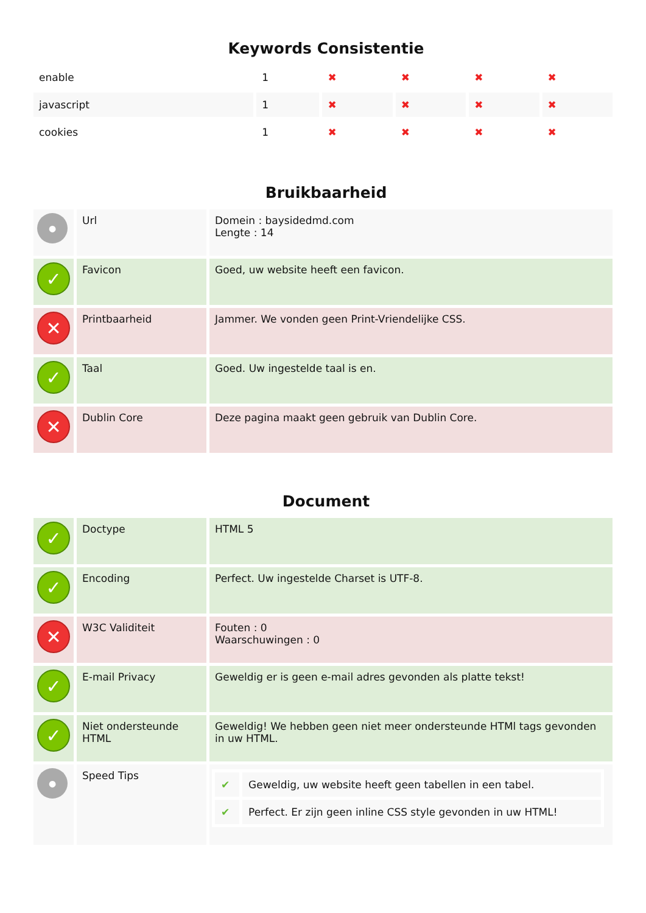Keywords Consistentie
| enable | 1 | ✖ | ✖ | ✖ | ✖ |
| javascript | 1 | ✖ | ✖ | ✖ | ✖ |
| cookies | 1 | ✖ | ✖ | ✖ | ✖ |
Bruikbaarheid
| ● | Url | Domein : baysidedmd.com Lengte : 14 |
| ✓ | Favicon | Goed, uw website heeft een favicon. |
| ✕ | Printbaarheid | Jammer. We vonden geen Print-Vriendelijke CSS. |
| ✓ | Taal | Goed. Uw ingestelde taal is en. |
| ✕ | Dublin Core | Deze pagina maakt geen gebruik van Dublin Core. |
Document
| ✓ | Doctype | HTML 5 |
| ✓ | Encoding | Perfect. Uw ingestelde Charset is UTF-8. |
| ✕ | W3C Validiteit | Fouten : 0 Waarschuwingen : 0 |
| ✓ | E-mail Privacy | Geweldig er is geen e-mail adres gevonden als platte tekst! |
| ✓ | Niet ondersteunde HTML | Geweldig! We hebben geen niet meer ondersteunde HTMl tags gevonden in uw HTML. |
| ● | Speed Tips | / ✔ / Geweldig, uw website heeft geen tabellen in een tabel. / / ✔ / Perfect. Er zijn geen inline CSS style gevonden in uw HTML! / |